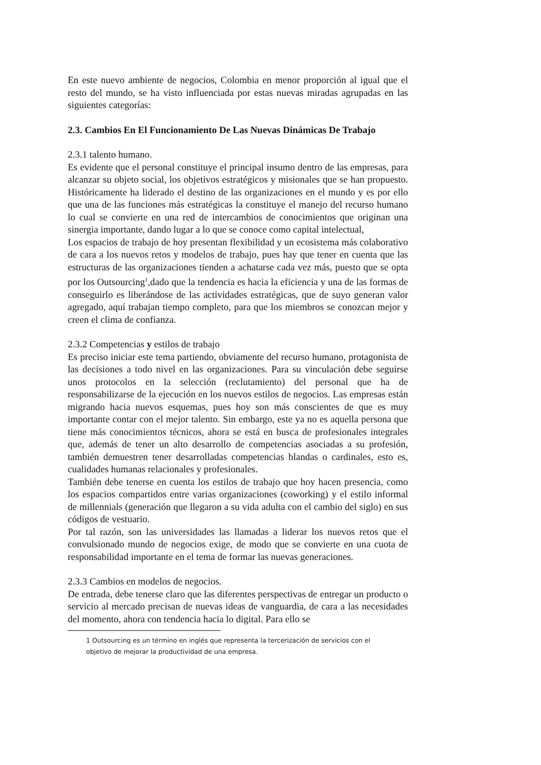En este nuevo ambiente de negocios, Colombia en menor proporción al igual que el resto del mundo, se ha visto influenciada por estas nuevas miradas agrupadas en las siguientes categorías:
2.3. Cambios En El Funcionamiento De Las Nuevas Dinámicas De Trabajo
2.3.1 talento humano.
Es evidente que el personal constituye el principal insumo dentro de las empresas, para alcanzar su objeto social, los objetivos estratégicos y misionales que se han propuesto. Históricamente ha liderado el destino de las organizaciones en el mundo y es por ello que una de las funciones más estratégicas la constituye el manejo del recurso humano lo cual se convierte en una red de intercambios de conocimientos que originan una sinergia importante, dando lugar a lo que se conoce como capital intelectual,
Los espacios de trabajo de hoy presentan flexibilidad y un ecosistema más colaborativo de cara a los nuevos retos y modelos de trabajo, pues hay que tener en cuenta que las estructuras de las organizaciones tienden a achatarse cada vez más, puesto que se opta por los Outsourcing<sup>1</sup>,dado que la tendencia es hacia la eficiencia y una de las formas de conseguirlo es liberándose de las actividades estratégicas, que de suyo generan valor agregado, aquí trabajan tiempo completo, para que los miembros se conozcan mejor y creen el clima de confianza.
2.3.2 Competencias y estilos de trabajo
Es preciso iniciar este tema partiendo, obviamente del recurso humano, protagonista de las decisiones a todo nivel en las organizaciones. Para su vinculación debe seguirse unos protocolos en la selección (reclutamiento) del personal que ha de responsabilizarse de la ejecución en los nuevos estilos de negocios. Las empresas están migrando hacia nuevos esquemas, pues hoy son más conscientes de que es muy importante contar con el mejor talento. Sin embargo, este ya no es aquella persona que tiene más conocimientos técnicos, ahora se está en busca de profesionales integrales que, además de tener un alto desarrollo de competencias asociadas a su profesión, también demuestren tener desarrolladas competencias blandas o cardinales, esto es, cualidades humanas relacionales y profesionales.
También debe tenerse en cuenta los estilos de trabajo que hoy hacen presencia, como los espacios compartidos entre varias organizaciones (coworking) y el estilo informal de millennials (generación que llegaron a su vida adulta con el cambio del siglo) en sus códigos de vestuario.
Por tal razón, son las universidades las llamadas a liderar los nuevos retos que el convulsionado mundo de negocios exige, de modo que se convierte en una cuota de responsabilidad importante en el tema de formar las nuevas generaciones.
2.3.3 Cambios en modelos de negocios.
De entrada, debe tenerse claro que las diferentes perspectivas de entregar un producto o servicio al mercado precisan de nuevas ideas de vanguardia, de cara a las necesidades del momento, ahora con tendencia hacia lo digital. Para ello se
1 Outsourcing es un término en inglés que representa la tercerización de servicios con el objetivo de mejorar la productividad de una empresa.